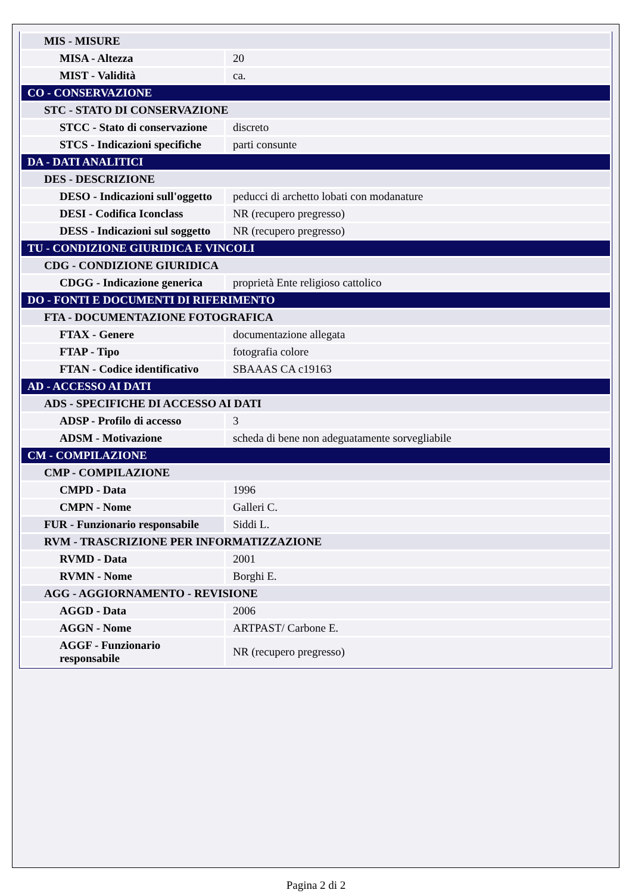| MIS - MISURE | |
| MISA - Altezza | 20 |
| MIST - Validità | ca. |
| CO - CONSERVAZIONE | |
| STC - STATO DI CONSERVAZIONE | |
| STCC - Stato di conservazione | discreto |
| STCS - Indicazioni specifiche | parti consunte |
| DA - DATI ANALITICI | |
| DES - DESCRIZIONE | |
| DESO - Indicazioni sull'oggetto | peducci di archetto lobati con modanature |
| DESI - Codifica Iconclass | NR (recupero pregresso) |
| DESS - Indicazioni sul soggetto | NR (recupero pregresso) |
| TU - CONDIZIONE GIURIDICA E VINCOLI | |
| CDG - CONDIZIONE GIURIDICA | |
| CDGG - Indicazione generica | proprietà Ente religioso cattolico |
| DO - FONTI E DOCUMENTI DI RIFERIMENTO | |
| FTA - DOCUMENTAZIONE FOTOGRAFICA | |
| FTAX - Genere | documentazione allegata |
| FTAP - Tipo | fotografia colore |
| FTAN - Codice identificativo | SBAAAS CA c19163 |
| AD - ACCESSO AI DATI | |
| ADS - SPECIFICHE DI ACCESSO AI DATI | |
| ADSP - Profilo di accesso | 3 |
| ADSM - Motivazione | scheda di bene non adeguatamente sorvegliabile |
| CM - COMPILAZIONE | |
| CMP - COMPILAZIONE | |
| CMPD - Data | 1996 |
| CMPN - Nome | Galleri C. |
| FUR - Funzionario responsabile | Siddi L. |
| RVM - TRASCRIZIONE PER INFORMATIZZAZIONE | |
| RVMD - Data | 2001 |
| RVMN - Nome | Borghi E. |
| AGG - AGGIORNAMENTO - REVISIONE | |
| AGGD - Data | 2006 |
| AGGN - Nome | ARTPAST/ Carbone E. |
| AGGF - Funzionario responsabile | NR (recupero pregresso) |
Pagina 2 di 2